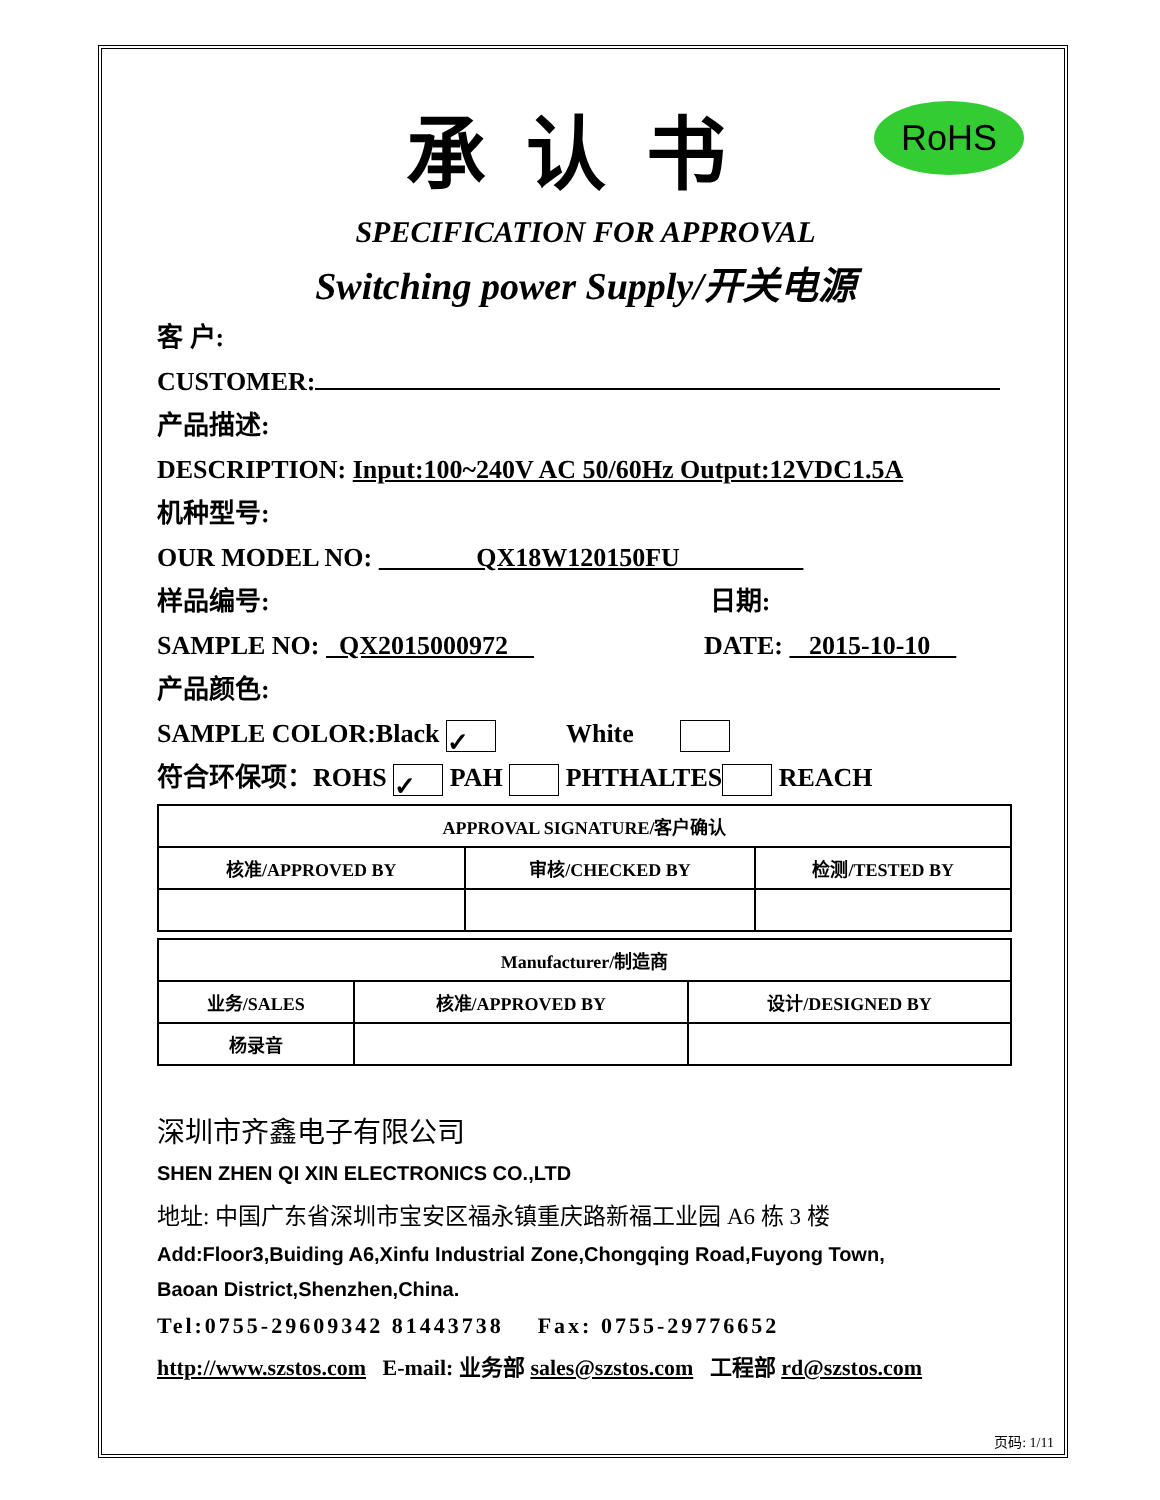承认书
RoHS
SPECIFICATION FOR APPROVAL
Switching power Supply/开关电源
客 户:
CUSTOMER:
产品描述:
DESCRIPTION: Input:100~240V AC 50/60Hz Output:12VDC1.5A
机种型号:
OUR MODEL NO: QX18W120150FU
样品编号: 日期:
SAMPLE NO: QX2015000972 DATE: 2015-10-10
产品颜色:
SAMPLE COLOR:Black ✓ White
符合环保项：ROHS ✓ PAH PHTHALTES REACH
| APPROVAL SIGNATURE/客户确认 | | |
| 核准/APPROVED BY | 审核/CHECKED BY | 检测/TESTED BY |
| Manufacturer/制造商 | | |
| 业务/SALES | 核准/APPROVED BY | 设计/DESIGNED BY |
| 杨录音 | | |
深圳市齐鑫电子有限公司
SHEN ZHEN QI XIN ELECTRONICS CO.,LTD
地址: 中国广东省深圳市宝安区福永镇重庆路新福工业园 A6 栋 3 楼
Add:Floor3,Buiding A6,Xinfu Industrial Zone,Chongqing Road,Fuyong Town,
Baoan District,Shenzhen,China.
Tel:0755-29609342 81443738 Fax: 0755-29776652
http://www.szstos.com E-mail: 业务部 sales@szstos.com 工程部 rd@szstos.com
页码: 1/11